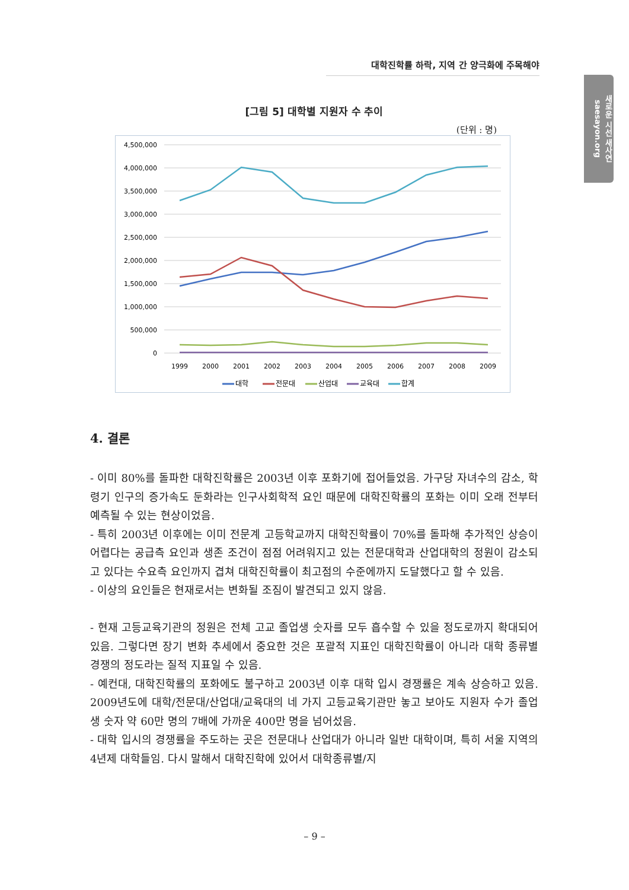대학진학률 하락, 지역 간 양극화에 주목해야
새로운 시선 새사연 saesayon.org
[그림 5] 대학별 지원자 수 추이
(단위 : 명)
4,500,000
4,000,000
3,500,000
3,000,000
2,500,000
2,000,000
1,500,000
1,000,000
500,000
0
1999
2000
2001
2002
2003
2004
2005
2006
2007
2008
2009
대학
전문대
산업대
교육대
합계
4. 결론
- 이미 80%를 돌파한 대학진학률은 2003년 이후 포화기에 접어들었음. 가구당 자녀수의 감소, 학령기 인구의 증가속도 둔화라는 인구사회학적 요인 때문에 대학진학률의 포화는 이미 오래 전부터 예측될 수 있는 현상이었음.
- 특히 2003년 이후에는 이미 전문계 고등학교까지 대학진학률이 70%를 돌파해 추가적인 상승이 어렵다는 공급측 요인과 생존 조건이 점점 어려워지고 있는 전문대학과 산업대학의 정원이 감소되고 있다는 수요측 요인까지 겹쳐 대학진학률이 최고점의 수준에까지 도달했다고 할 수 있음.
- 이상의 요인들은 현재로서는 변화될 조짐이 발견되고 있지 않음.
- 현재 고등교육기관의 정원은 전체 고교 졸업생 숫자를 모두 흡수할 수 있을 정도로까지 확대되어 있음. 그렇다면 장기 변화 추세에서 중요한 것은 포괄적 지표인 대학진학률이 아니라 대학 종류별 경쟁의 정도라는 질적 지표일 수 있음.
- 예컨대, 대학진학률의 포화에도 불구하고 2003년 이후 대학 입시 경쟁률은 계속 상승하고 있음. 2009년도에 대학/전문대/산업대/교육대의 네 가지 고등교육기관만 놓고 보아도 지원자 수가 졸업생 숫자 약 60만 명의 7배에 가까운 400만 명을 넘어섰음.
- 대학 입시의 경쟁률을 주도하는 곳은 전문대나 산업대가 아니라 일반 대학이며, 특히 서울 지역의 4년제 대학들임. 다시 말해서 대학진학에 있어서 대학종류별/지
– 9 –